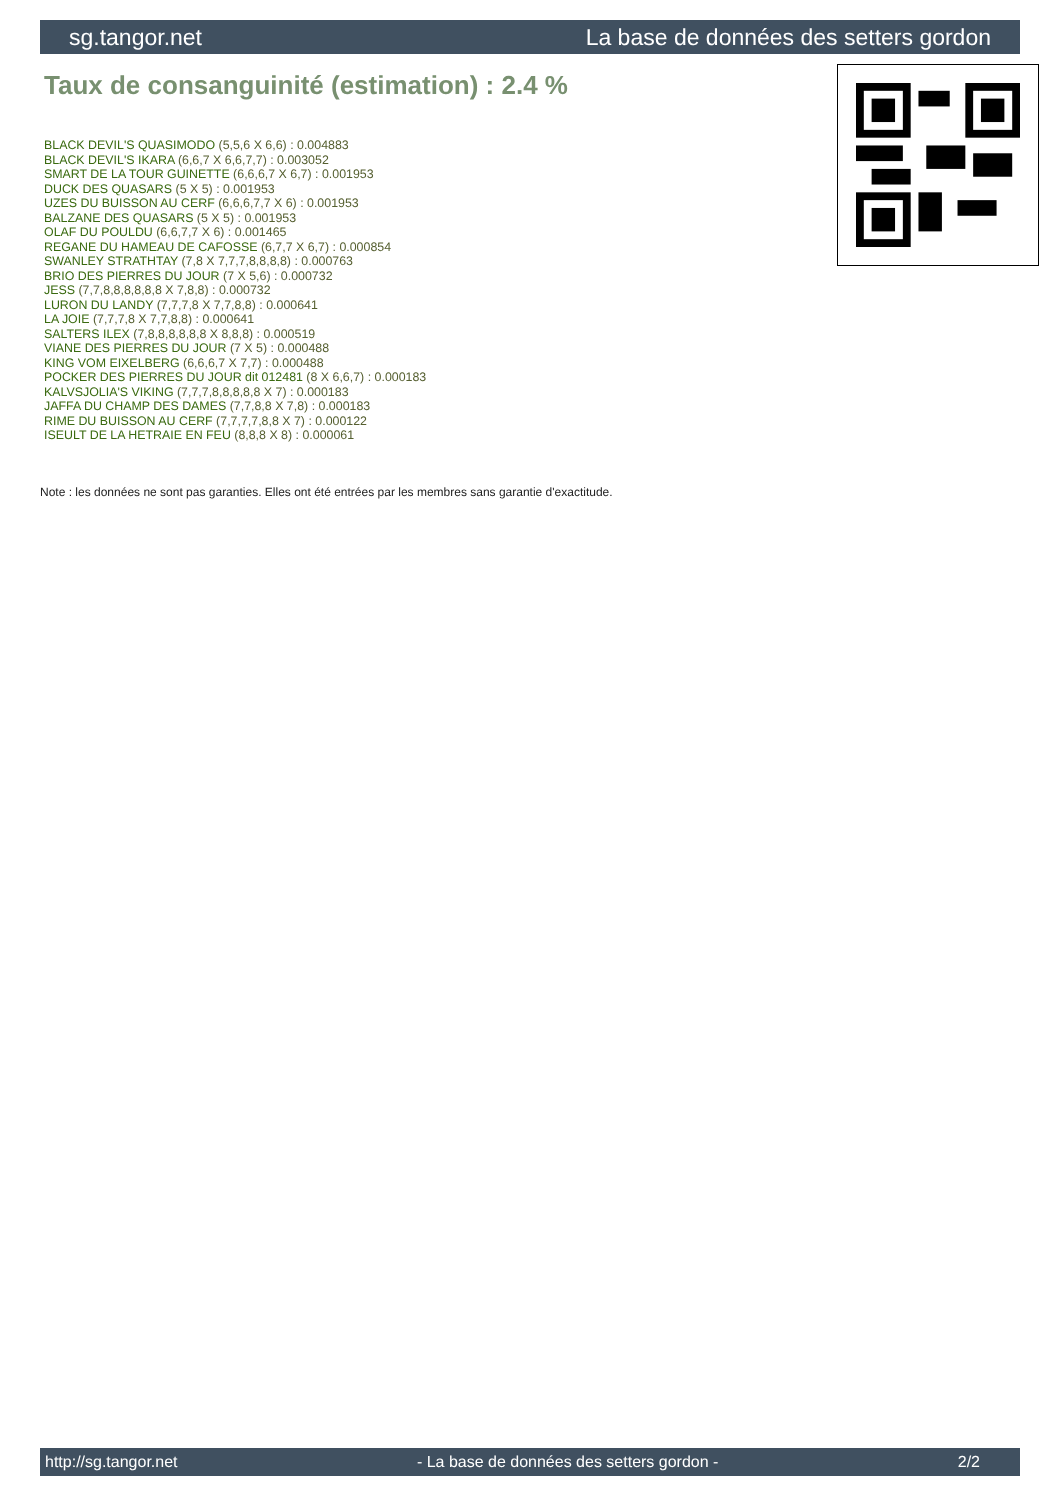sg.tangor.net La base de données des setters gordon
Taux de consanguinité (estimation) : 2.4 %
BLACK DEVIL'S QUASIMODO (5,5,6 X 6,6) : 0.004883
BLACK DEVIL'S IKARA (6,6,7 X 6,6,7,7) : 0.003052
SMART DE LA TOUR GUINETTE (6,6,6,7 X 6,7) : 0.001953
DUCK DES QUASARS (5 X 5) : 0.001953
UZES DU BUISSON AU CERF (6,6,6,7,7 X 6) : 0.001953
BALZANE DES QUASARS (5 X 5) : 0.001953
OLAF DU POULDU (6,6,7,7 X 6) : 0.001465
REGANE DU HAMEAU DE CAFOSSE (6,7,7 X 6,7) : 0.000854
SWANLEY STRATHTAY (7,8 X 7,7,7,8,8,8,8) : 0.000763
BRIO DES PIERRES DU JOUR (7 X 5,6) : 0.000732
JESS (7,7,8,8,8,8,8,8 X 7,8,8) : 0.000732
LURON DU LANDY (7,7,7,8 X 7,7,8,8) : 0.000641
LA JOIE (7,7,7,8 X 7,7,8,8) : 0.000641
SALTERS ILEX (7,8,8,8,8,8,8 X 8,8,8) : 0.000519
VIANE DES PIERRES DU JOUR (7 X 5) : 0.000488
KING VOM EIXELBERG (6,6,6,7 X 7,7) : 0.000488
POCKER DES PIERRES DU JOUR dit 012481 (8 X 6,6,7) : 0.000183
KALVSJOLIA'S VIKING (7,7,7,8,8,8,8,8 X 7) : 0.000183
JAFFA DU CHAMP DES DAMES (7,7,8,8 X 7,8) : 0.000183
RIME DU BUISSON AU CERF (7,7,7,7,8,8 X 7) : 0.000122
ISEULT DE LA HETRAIE EN FEU (8,8,8 X 8) : 0.000061
Note : les données ne sont pas garanties. Elles ont été entrées par les membres sans garantie d'exactitude.
http://sg.tangor.net - La base de données des setters gordon - 2/2